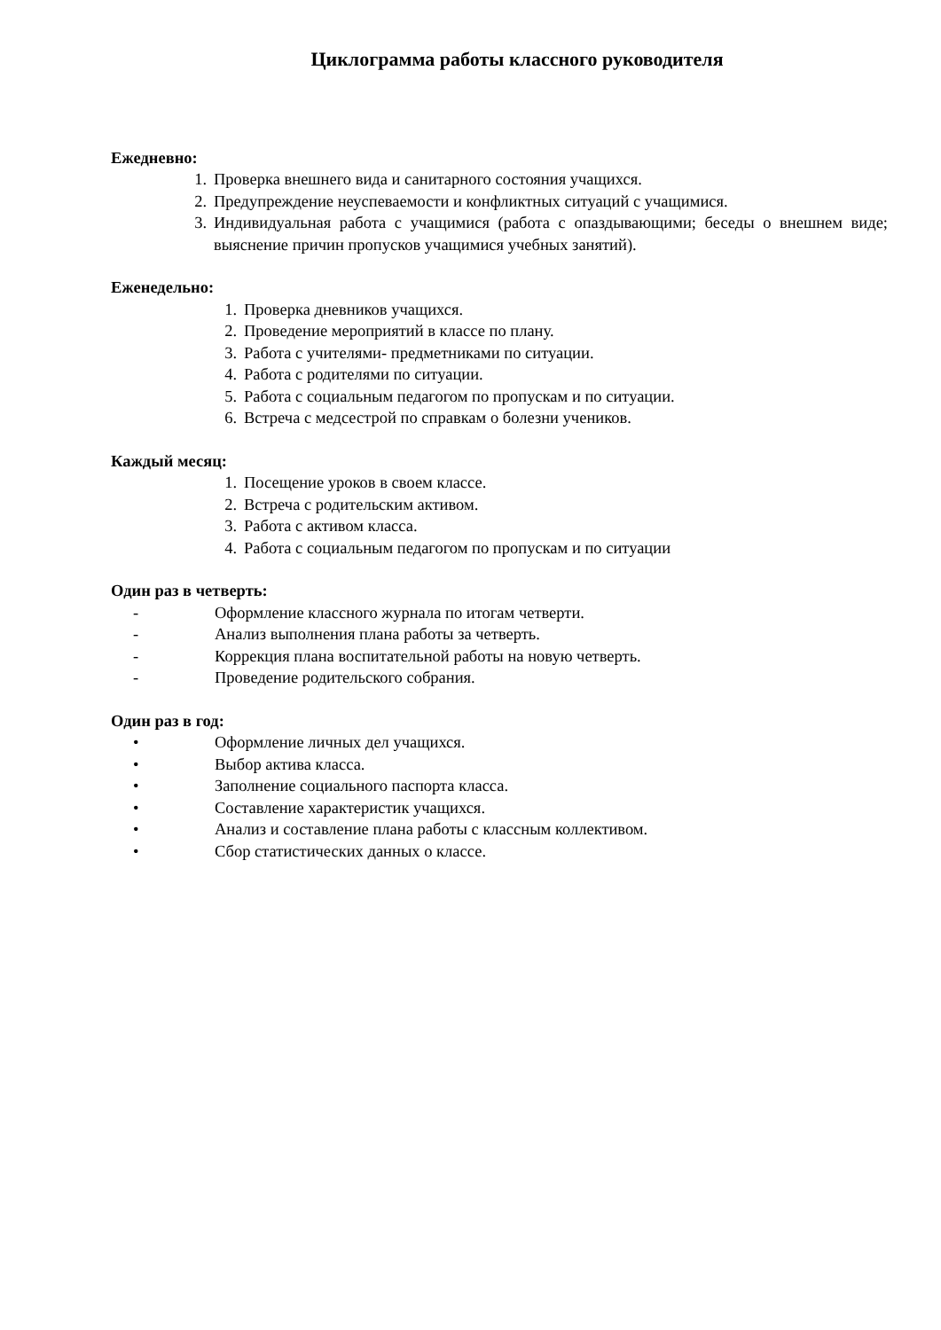Циклограмма работы классного руководителя
Ежедневно:
1. Проверка внешнего вида и санитарного состояния учащихся.
2. Предупреждение неуспеваемости и конфликтных ситуаций с учащимися.
3. Индивидуальная работа с учащимися (работа с опаздывающими; беседы о внешнем виде; выяснение причин пропусков учащимися учебных занятий).
Еженедельно:
1. Проверка дневников учащихся.
2. Проведение мероприятий в классе по плану.
3. Работа с учителями- предметниками по ситуации.
4. Работа с родителями по ситуации.
5. Работа с социальным педагогом по пропускам и по ситуации.
6. Встреча с медсестрой по справкам о болезни учеников.
Каждый месяц:
1. Посещение уроков в своем классе.
2. Встреча с родительским активом.
3. Работа с активом класса.
4. Работа с социальным педагогом по пропускам и по ситуации
Один раз в четверть:
- Оформление классного журнала по итогам четверти.
- Анализ выполнения плана работы за четверть.
- Коррекция плана воспитательной работы на новую четверть.
- Проведение родительского собрания.
Один раз в год:
• Оформление личных дел учащихся.
• Выбор актива класса.
• Заполнение социального паспорта класса.
• Составление характеристик учащихся.
• Анализ и составление плана работы с классным коллективом.
• Сбор статистических данных о классе.